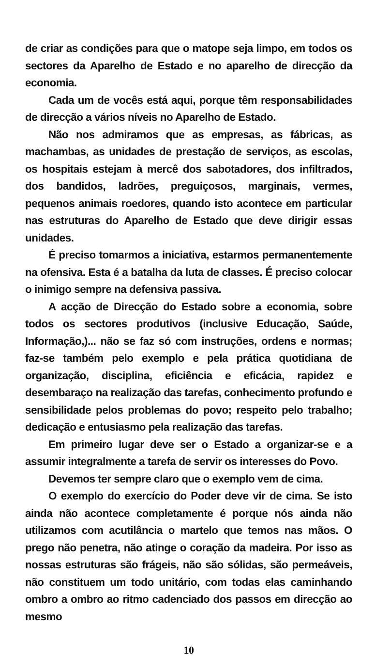de criar as condições para que o matope seja limpo, em todos os sectores da Aparelho de Estado e no aparelho de direcção da economia.
Cada um de vocês está aqui, porque têm responsabilidades de direcção a vários níveis no Aparelho de Estado.
Não nos admiramos que as empresas, as fábricas, as machambas, as unidades de prestação de serviços, as escolas, os hospitais estejam à mercê dos sabotadores, dos infiltrados, dos bandidos, ladrões, preguiçosos, marginais, vermes, pequenos animais roedores, quando isto acontece em particular nas estruturas do Aparelho de Estado que deve dirigir essas unidades.
É preciso tomarmos a iniciativa, estarmos permanentemente na ofensiva. Esta é a batalha da luta de classes. É preciso colocar o inimigo sempre na defensiva passiva.
A acção de Direcção do Estado sobre a economia, sobre todos os sectores produtivos (inclusive Educação, Saúde, Informação,)... não se faz só com instruções, ordens e normas; faz-se também pelo exemplo e pela prática quotidiana de organização, disciplina, eficiência e eficácia, rapidez e desembaraço na realização das tarefas, conhecimento profundo e sensibilidade pelos problemas do povo; respeito pelo trabalho; dedicação e entusiasmo pela realização das tarefas.
Em primeiro lugar deve ser o Estado a organizar-se e a assumir integralmente a tarefa de servir os interesses do Povo.
Devemos ter sempre claro que o exemplo vem de cima.
O exemplo do exercício do Poder deve vir de cima. Se isto ainda não acontece completamente é porque nós ainda não utilizamos com acutilância o martelo que temos nas mãos. O prego não penetra, não atinge o coração da madeira. Por isso as nossas estruturas são frágeis, não são sólidas, são permeáveis, não constituem um todo unitário, com todas elas caminhando ombro a ombro ao ritmo cadenciado dos passos em direcção ao mesmo
10